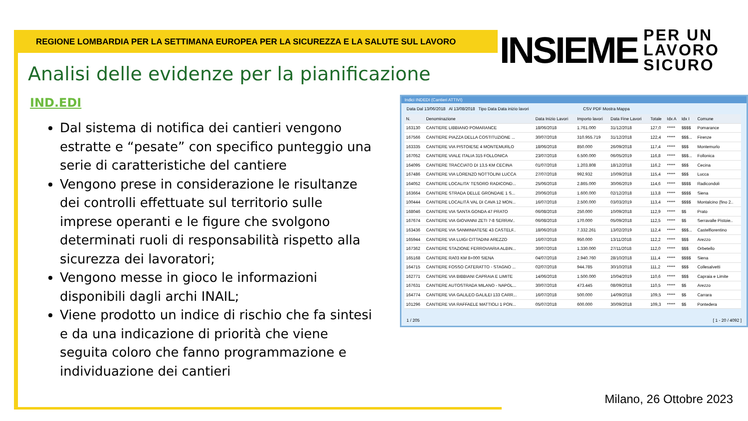REGIONE LOMBARDIA PER LA SETTIMANA EUROPEA PER LA SICUREZZA E LA SALUTE SUL LAVORO
INSIEME PER UN
LAVORO
SICURO
Analisi delle evidenze per la pianificazione
IND.EDI
Dal sistema di notifica dei cantieri vengono estratte e “pesate” con specifico punteggio una serie di caratteristiche del cantiere
Vengono prese in considerazione le risultanze dei controlli effettuate sul territorio sulle imprese operanti e le figure che svolgono determinati ruoli di responsabilità rispetto alla sicurezza dei lavoratori;
Vengono messe in gioco le informazioni disponibili dagli archi INAIL;
Viene prodotto un indice di rischio che fa sintesi e da una indicazione di priorità che viene seguita coloro che fanno programmazione e individuazione dei cantieri
Indici INDEDI (Cantieri ATTIVI)
Data Dal 13/06/2018 Al 13/08/2018 Tipo Data Data inizio lavori CSV PDF Mostra Mappa
| N. | Denominazione | Data Inizio Lavori | Importo lavori | Data Fine Lavori | Totale | Idx A | Idx I | Comune |
| --- | --- | --- | --- | --- | --- | --- | --- | --- |
| 163130 | CANTIERE LIBBIANO POMARANCE | 18/06/2018 | 1.761.000 | 31/12/2018 | 127,0 | ***** | $$$$ | Pomarance |
| 167566 | CANTIERE PIAZZA DELLA COSTITUZIONE ... | 30/07/2018 | 310.955.719 | 31/12/2018 | 122,4 | ***** | $$$... | Firenze |
| 163335 | CANTIERE VIA PISTOIESE 4 MONTEMURLO | 18/06/2018 | 850.000 | 26/09/2018 | 117,4 | ***** | $$$ | Montemurlo |
| 167052 | CANTIERE VIALE ITALIA 315 FOLLONICA | 23/07/2018 | 6.500.000 | 06/05/2019 | 116,8 | ***** | $$$... | Follonica |
| 164095 | CANTIERE TRACCIATO DI 13,5 KM CECINA | 01/07/2018 | 1.203.808 | 18/12/2018 | 116,2 | ***** | $$$ | Cecina |
| 167486 | CANTIERE VIA LORENZO NOTTOLINI LUCCA | 27/07/2018 | 992.932 | 10/09/2018 | 115,4 | ***** | $$$ | Lucca |
| 164052 | CANTIERE LOCALITA' TESORO RADICOND... | 25/06/2018 | 2.865.000 | 30/06/2019 | 114,6 | ***** | $$$$ | Radicondoli |
| 163664 | CANTIERE STRADA DELLE GRONDAIE 1 S... | 20/06/2018 | 1.600.000 | 02/12/2018 | 113,8 | ***** | $$$$ | Siena |
| 100444 | CANTIERE LOCALITÀ VAL DI CAVA 12 MON... | 16/07/2018 | 2.500.000 | 03/03/2019 | 113,4 | ***** | $$$$ | Montalcino (fino 2.. |
| 168046 | CANTIERE VIA SANTA GONDA 47 PRATO | 06/08/2018 | 250.000 | 10/09/2018 | 112,9 | ***** | $$ | Prato |
| 167674 | CANTIERE VIA GIOVANNI ZETI 7-8 SERRAV.. | 06/08/2018 | 170.000 | 05/09/2018 | 112,5 | ***** | $$ | Serravalle Pistoie.. |
| 163436 | CANTIERE VIA SANMINIATESE 43 CASTELF.. | 18/06/2018 | 7.332.261 | 13/02/2019 | 112,4 | ***** | $$$... | Castelfiorentino |
| 165944 | CANTIERE VIA LUIGI CITTADINI AREZZO | 16/07/2018 | 950.000 | 13/11/2018 | 112,2 | ***** | $$$ | Arezzo |
| 167362 | CANTIERE STAZIONE FERROVIARIA ALBIN... | 30/07/2018 | 1.330.000 | 27/11/2018 | 112,0 | ***** | $$$ | Orbetello |
| 165168 | CANTIERE RA03 KM 8+000 SIENA | 04/07/2018 | 2.940.760 | 28/10/2018 | 111,4 | ***** | $$$$ | Siena |
| 164715 | CANTIERE FOSSO CATERATTO - STAGNO ... | 02/07/2018 | 944.785 | 30/10/2018 | 111,2 | ***** | $$$ | Collesalvetti |
| 162771 | CANTIERE VIA BIBBIANI CAPRAIA E LIMITE | 14/06/2018 | 1.500.000 | 10/04/2019 | 110,6 | ***** | $$$ | Capraia e Limite |
| 167631 | CANTIERE AUTOSTRADA MILANO - NAPOL... | 30/07/2018 | 473.445 | 08/09/2018 | 110,5 | ***** | $$ | Arezzo |
| 164774 | CANTIERE VIA GALILEO GALILEI 133 CARR... | 16/07/2018 | 500.000 | 14/09/2018 | 109,5 | ***** | $$ | Carrara |
| 101296 | CANTIERE VIA RAFFAELE MATTIOLI 1 PON... | 05/07/2018 | 600.000 | 30/09/2018 | 109,3 | ***** | $$ | Pontedera |
1 / 205 [ 1 - 20 / 4092 ]
Milano, 26 Ottobre 2023